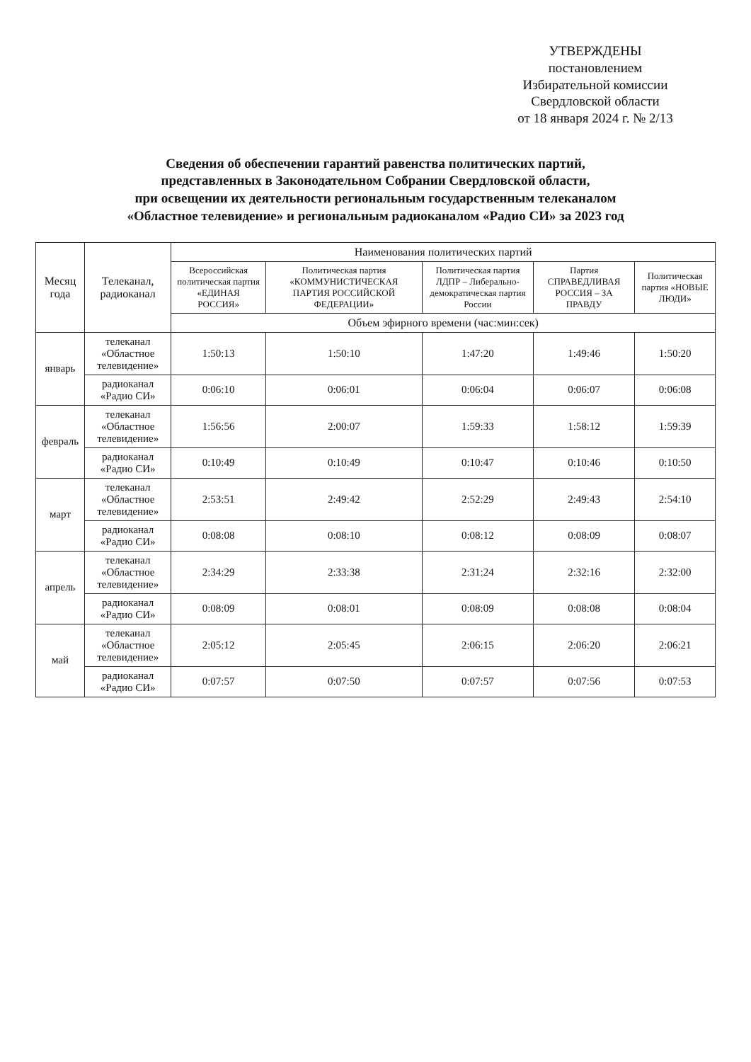УТВЕРЖДЕНЫ
постановлением
Избирательной комиссии
Свердловской области
от 18 января 2024 г. № 2/13
Сведения об обеспечении гарантий равенства политических партий,
представленных в Законодательном Собрании Свердловской области,
при освещении их деятельности региональным государственным телеканалом
«Областное телевидение» и региональным радиоканалом «Радио СИ» за 2023 год
| Месяц года | Телеканал, радиоканал | Наименования политических партий | | | | |
| --- | --- | --- | --- | --- | --- | --- |
| | | Всероссийская политическая партия «ЕДИНАЯ РОССИЯ» | Политическая партия «КОММУНИСТИЧЕСКАЯ ПАРТИЯ РОССИЙСКОЙ ФЕДЕРАЦИИ» | Политическая партия ЛДПР – Либерально-демократическая партия России | Партия СПРАВЕДЛИВАЯ РОССИЯ – ЗА ПРАВДУ | Политическая партия «НОВЫЕ ЛЮДИ» |
| | | Объем эфирного времени (час:мин:сек) | | | | |
| январь | телеканал «Областное телевидение» | 1:50:13 | 1:50:10 | 1:47:20 | 1:49:46 | 1:50:20 |
| | радиоканал «Радио СИ» | 0:06:10 | 0:06:01 | 0:06:04 | 0:06:07 | 0:06:08 |
| февраль | телеканал «Областное телевидение» | 1:56:56 | 2:00:07 | 1:59:33 | 1:58:12 | 1:59:39 |
| | радиоканал «Радио СИ» | 0:10:49 | 0:10:49 | 0:10:47 | 0:10:46 | 0:10:50 |
| март | телеканал «Областное телевидение» | 2:53:51 | 2:49:42 | 2:52:29 | 2:49:43 | 2:54:10 |
| | радиоканал «Радио СИ» | 0:08:08 | 0:08:10 | 0:08:12 | 0:08:09 | 0:08:07 |
| апрель | телеканал «Областное телевидение» | 2:34:29 | 2:33:38 | 2:31:24 | 2:32:16 | 2:32:00 |
| | радиоканал «Радио СИ» | 0:08:09 | 0:08:01 | 0:08:09 | 0:08:08 | 0:08:04 |
| май | телеканал «Областное телевидение» | 2:05:12 | 2:05:45 | 2:06:15 | 2:06:20 | 2:06:21 |
| | радиоканал «Радио СИ» | 0:07:57 | 0:07:50 | 0:07:57 | 0:07:56 | 0:07:53 |